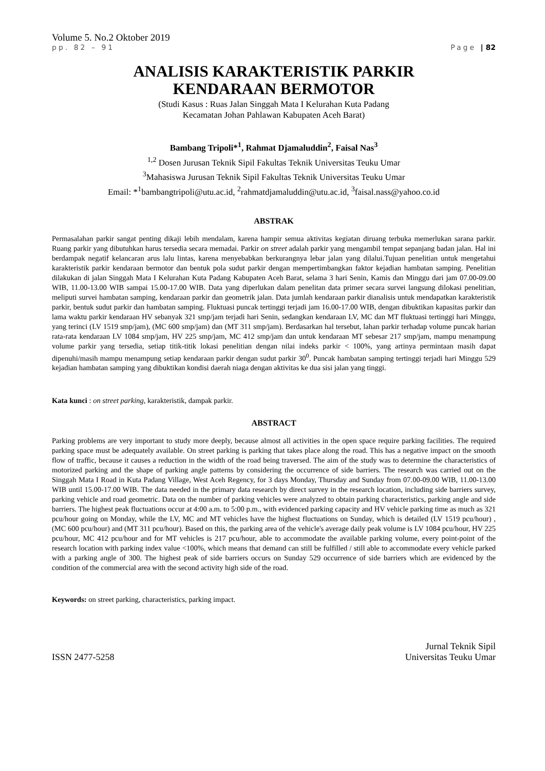Volume 5. No.2 Oktober 2019
pp. 82 – 91 Page | 82
ANALISIS KARAKTERISTIK PARKIR
KENDARAAN BERMOTOR
(Studi Kasus : Ruas Jalan Singgah Mata I Kelurahan Kuta Padang
Kecamatan Johan Pahlawan Kabupaten Aceh Barat)
Bambang Tripoli*<sup>1</sup>, Rahmat Djamaluddin<sup>2</sup>, Faisal Nas<sup>3</sup>
<sup>1,2</sup> Dosen Jurusan Teknik Sipil Fakultas Teknik Universitas Teuku Umar
<sup>3</sup> Mahasiswa Jurusan Teknik Sipil Fakultas Teknik Universitas Teuku Umar
Email: *<sup>1</sup>bambangtripoli@utu.ac.id, <sup>2</sup>rahmatdjamaluddin@utu.ac.id, <sup>3</sup>faisal.nass@yahoo.co.id
ABSTRAK
Permasalahan parkir sangat penting dikaji lebih mendalam, karena hampir semua aktivitas kegiatan diruang terbuka memerlukan sarana parkir. Ruang parkir yang dibutuhkan harus tersedia secara memadai. Parkir on street adalah parkir yang mengambil tempat sepanjang badan jalan. Hal ini berdampak negatif kelancaran arus lalu lintas, karena menyebabkan berkurangnya lebar jalan yang dilalui.Tujuan penelitian untuk mengetahui karakteristik parkir kendaraan bermotor dan bentuk pola sudut parkir dengan mempertimbangkan faktor kejadian hambatan samping. Penelitian dilakukan di jalan Singgah Mata I Kelurahan Kuta Padang Kabupaten Aceh Barat, selama 3 hari Senin, Kamis dan Minggu dari jam 07.00-09.00 WIB, 11.00-13.00 WIB sampai 15.00-17.00 WIB. Data yang diperlukan dalam penelitan data primer secara survei langsung dilokasi penelitian, meliputi survei hambatan samping, kendaraan parkir dan geometrik jalan. Data jumlah kendaraan parkir dianalisis untuk mendapatkan karakteristik parkir, bentuk sudut parkir dan hambatan samping. Fluktuasi puncak tertinggi terjadi jam 16.00-17.00 WIB, dengan dibuktikan kapasitas parkir dan lama waktu parkir kendaraan HV sebanyak 321 smp/jam terjadi hari Senin, sedangkan kendaraan LV, MC dan MT fluktuasi tertinggi hari Minggu, yang terinci (LV 1519 smp/jam), (MC 600 smp/jam) dan (MT 311 smp/jam). Berdasarkan hal tersebut, lahan parkir terhadap volume puncak harian rata-rata kendaraan LV 1084 smp/jam, HV 225 smp/jam, MC 412 smp/jam dan untuk kendaraan MT sebesar 217 smp/jam, mampu menampung volume parkir yang tersedia, setiap titik-titik lokasi penelitian dengan nilai indeks parkir < 100%, yang artinya permintaan masih dapat dipenuhi/masih mampu menampung setiap kendaraan parkir dengan sudut parkir 30<sup>0</sup>. Puncak hambatan samping tertinggi terjadi hari Minggu 529 kejadian hambatan samping yang dibuktikan kondisi daerah niaga dengan aktivitas ke dua sisi jalan yang tinggi.
Kata kunci : on street parking, karakteristik, dampak parkir.
ABSTRACT
Parking problems are very important to study more deeply, because almost all activities in the open space require parking facilities. The required parking space must be adequately available. On street parking is parking that takes place along the road. This has a negative impact on the smooth flow of traffic, because it causes a reduction in the width of the road being traversed. The aim of the study was to determine the characteristics of motorized parking and the shape of parking angle patterns by considering the occurrence of side barriers. The research was carried out on the Singgah Mata I Road in Kuta Padang Village, West Aceh Regency, for 3 days Monday, Thursday and Sunday from 07.00-09.00 WIB, 11.00-13.00 WIB until 15.00-17.00 WIB. The data needed in the primary data research by direct survey in the research location, including side barriers survey, parking vehicle and road geometric. Data on the number of parking vehicles were analyzed to obtain parking characteristics, parking angle and side barriers. The highest peak fluctuations occur at 4:00 a.m. to 5:00 p.m., with evidenced parking capacity and HV vehicle parking time as much as 321 pcu/hour going on Monday, while the LV, MC and MT vehicles have the highest fluctuations on Sunday, which is detailed (LV 1519 pcu/hour) , (MC 600 pcu/hour) and (MT 311 pcu/hour). Based on this, the parking area of the vehicle's average daily peak volume is LV 1084 pcu/hour, HV 225 pcu/hour, MC 412 pcu/hour and for MT vehicles is 217 pcu/hour, able to accommodate the available parking volume, every point-point of the research location with parking index value <100%, which means that demand can still be fulfilled / still able to accommodate every vehicle parked with a parking angle of 300. The highest peak of side barriers occurs on Sunday 529 occurrence of side barriers which are evidenced by the condition of the commercial area with the second activity high side of the road.
Keywords: on street parking, characteristics, parking impact.
ISSN 2477-5258 Jurnal Teknik Sipil
Universitas Teuku Umar